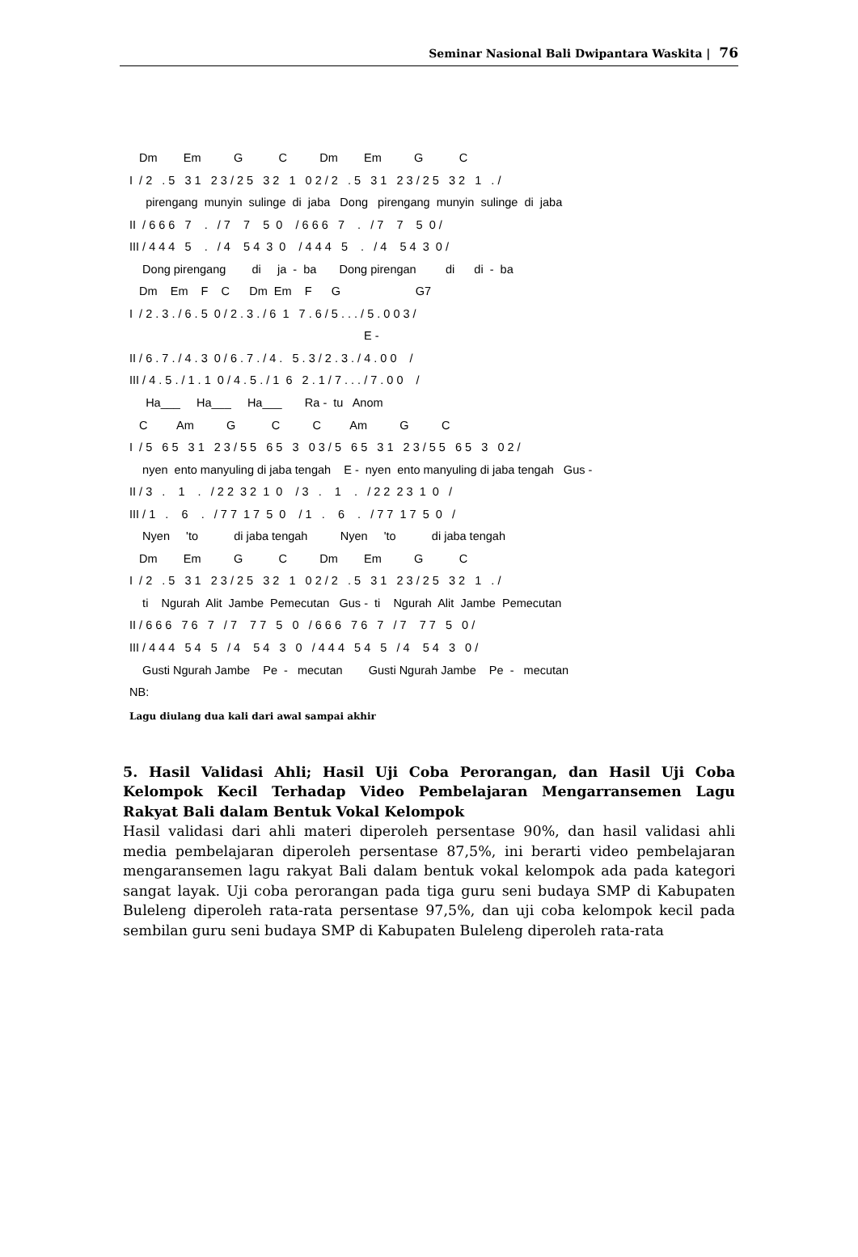Seminar Nasional Bali Dwipantara Waskita | 76
   Dm        Em          G           C          Dm        Em          G           C
I  / 2   . 5   3 1   2 3 / 2 5   3 2   1   0 2 / 2   . 5   3 1   2 3 / 2 5   3 2   1   . /
     pirengang  munyin  sulinge  di  jaba   Dong   pirengang  munyin  sulinge  di  jaba
II  / 6 6 6   7    .   / 7    7    5  0    / 6 6 6   7    .   / 7    7    5  0 /
III / 4 4 4   5    .   / 4    5 4  3  0    / 4 4 4   5    .   / 4    5 4  3  0 /
    Dong pirengang        di     ja  -  ba       Dong pirengan         di      di  -  ba
   Dm    Em    F    C      Dm  Em    F      G                       G7
I  / 2 . 3 . / 6 . 5  0 / 2 . 3 . / 6  1   7 . 6 / 5 . . . / 5 . 0 0 3 /
                                                                        E -
II / 6 . 7 . / 4 . 3  0 / 6 . 7 . / 4 .   5 . 3 / 2 . 3 . / 4 . 0 0    /
III / 4 . 5 . / 1 . 1  0 / 4 . 5 . / 1  6   2 . 1 / 7 . . . / 7 . 0 0    /
     Ha___     Ha___     Ha___       Ra -  tu   Anom
   C         Am          G           C          C         Am          G          C
I  / 5   6 5   3 1   2 3 / 5 5   6 5   3   0 3 / 5   6 5   3 1   2 3 / 5 5   6 5   3   0 2 /
    nyen  ento manyuling di jaba tengah    E -  nyen  ento manyuling di jaba tengah   Gus -
II / 3   .    1    .   / 2 2  3 2  1  0    / 3   .    1    .   / 2 2  2 3  1  0   /
III / 1   .    6    .   / 7 7  1 7  5  0    / 1   .    6    .   / 7 7  1 7  5  0   /
    Nyen     'to           di jaba tengah          Nyen     'to           di jaba tengah
   Dm        Em          G           C          Dm        Em          G           C
I  / 2   . 5   3 1   2 3 / 2 5   3 2   1   0 2 / 2   . 5   3 1   2 3 / 2 5   3 2   1   . /
    ti    Ngurah  Alit  Jambe  Pemecutan   Gus -  ti    Ngurah  Alit  Jambe  Pemecutan
II / 6 6 6   7 6   7   / 7    7 7   5   0   / 6 6 6   7 6   7   / 7    7 7   5   0 /
III / 4 4 4   5 4   5   / 4    5 4   3   0   / 4 4 4   5 4   5   / 4    5 4   3   0 /
    Gusti Ngurah Jambe    Pe  -   mecutan        Gusti Ngurah Jambe    Pe  -   mecutan
NB:
Lagu diulang dua kali dari awal sampai akhir
5. Hasil Validasi Ahli; Hasil Uji Coba Perorangan, dan Hasil Uji Coba Kelompok Kecil Terhadap Video Pembelajaran Mengarransemen Lagu Rakyat Bali dalam Bentuk Vokal Kelompok
Hasil validasi dari ahli materi diperoleh persentase 90%, dan hasil validasi ahli media pembelajaran diperoleh persentase 87,5%, ini berarti video pembelajaran mengaransemen lagu rakyat Bali dalam bentuk vokal kelompok ada pada kategori sangat layak. Uji coba perorangan pada tiga guru seni budaya SMP di Kabupaten Buleleng diperoleh rata-rata persentase 97,5%, dan uji coba kelompok kecil pada sembilan guru seni budaya SMP di Kabupaten Buleleng diperoleh rata-rata